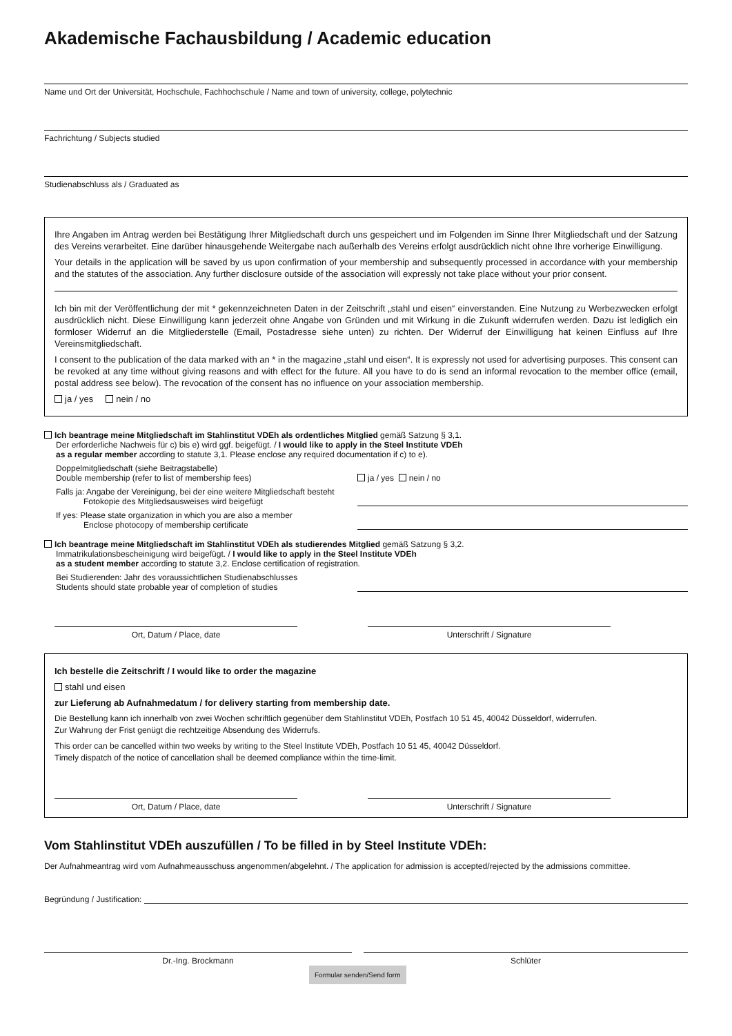Akademische Fachausbildung / Academic education
Name und Ort der Universität, Hochschule, Fachhochschule / Name and town of university, college, polytechnic
Fachrichtung / Subjects studied
Studienabschluss als / Graduated as
Ihre Angaben im Antrag werden bei Bestätigung Ihrer Mitgliedschaft durch uns gespeichert und im Folgenden im Sinne Ihrer Mitgliedschaft und der Satzung des Vereins verarbeitet. Eine darüber hinausgehende Weitergabe nach außerhalb des Vereins erfolgt ausdrücklich nicht ohne Ihre vorherige Einwilligung.
Your details in the application will be saved by us upon confirmation of your membership and subsequently processed in accordance with your membership and the statutes of the association. Any further disclosure outside of the association will expressly not take place without your prior consent.
Ich bin mit der Veröffentlichung der mit * gekennzeichneten Daten in der Zeitschrift „stahl und eisen“ einverstanden. Eine Nutzung zu Werbezwecken erfolgt ausdrücklich nicht. Diese Einwilligung kann jederzeit ohne Angabe von Gründen und mit Wirkung in die Zukunft widerrufen werden. Dazu ist lediglich ein formloser Widerruf an die Mitgliederstelle (Email, Postadresse siehe unten) zu richten. Der Widerruf der Einwilligung hat keinen Einfluss auf Ihre Vereinsmitgliedschaft.
I consent to the publication of the data marked with an * in the magazine „stahl und eisen“. It is expressly not used for advertising purposes. This consent can be revoked at any time without giving reasons and with effect for the future. All you have to do is send an informal revocation to the member office (email, postal address see below). The revocation of the consent has no influence on your association membership.
ja / yes nein / no
Ich beantrage meine Mitgliedschaft im Stahlinstitut VDEh als ordentliches Mitglied gemäß Satzung § 3,1.
Der erforderliche Nachweis für c) bis e) wird ggf. beigefügt. / I would like to apply in the Steel Institute VDEh
as a regular member according to statute 3,1. Please enclose any required documentation if c) to e).
Doppelmitgliedschaft (siehe Beitragstabelle)
Double membership (refer to list of membership fees)
ja / yes nein / no
Falls ja: Angabe der Vereinigung, bei der eine weitere Mitgliedschaft besteht
Fotokopie des Mitgliedsausweises wird beigefügt
If yes: Please state organization in which you are also a member
Enclose photocopy of membership certificate
Ich beantrage meine Mitgliedschaft im Stahlinstitut VDEh als studierendes Mitglied gemäß Satzung § 3,2.
Immatrikulationsbescheinigung wird beigefügt. / I would like to apply in the Steel Institute VDEh
as a student member according to statute 3,2. Enclose certification of registration.
Bei Studierenden: Jahr des voraussichtlichen Studienabschlusses
Students should state probable year of completion of studies
Ort, Datum / Place, date Unterschrift / Signature
Ich bestelle die Zeitschrift / I would like to order the magazine
stahl und eisen
zur Lieferung ab Aufnahmedatum / for delivery starting from membership date.
Die Bestellung kann ich innerhalb von zwei Wochen schriftlich gegenüber dem Stahlinstitut VDEh, Postfach 10 51 45, 40042 Düsseldorf, widerrufen.
Zur Wahrung der Frist genügt die rechtzeitige Absendung des Widerrufs.
This order can be cancelled within two weeks by writing to the Steel Institute VDEh, Postfach 10 51 45, 40042 Düsseldorf.
Timely dispatch of the notice of cancellation shall be deemed compliance within the time-limit.
Ort, Datum / Place, date Unterschrift / Signature
Vom Stahlinstitut VDEh auszufüllen / To be filled in by Steel Institute VDEh:
Der Aufnahmeantrag wird vom Aufnahmeausschuss angenommen/abgelehnt. / The application for admission is accepted/rejected by the admissions committee.
Begründung / Justification:
Dr.-Ing. Brockmann Schlüter
Formular senden/Send form